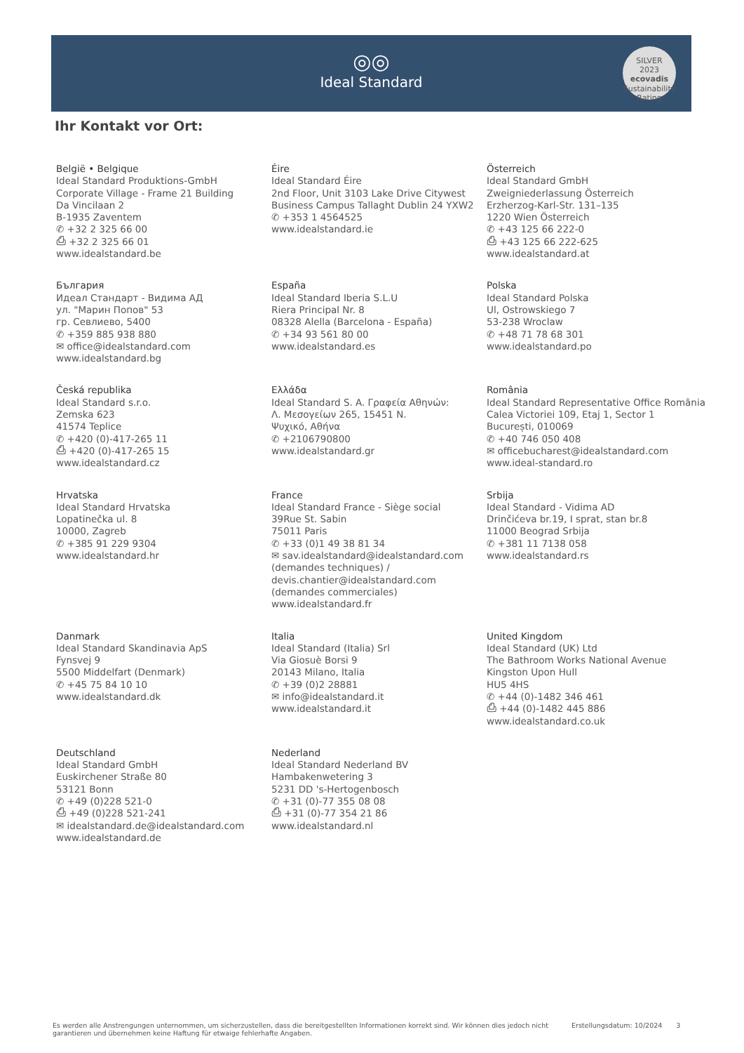◎◎
Ideal Standard
SILVER
2023
ecovadis
Sustainability Rating
Ihr Kontakt vor Ort:
België • Belgique
Ideal Standard Produktions-GmbH
Corporate Village - Frame 21 Building
Da Vincilaan 2
B-1935 Zaventem
✆ +32 2 325 66 00
⎙ +32 2 325 66 01
www.idealstandard.be
Éire
Ideal Standard Éire
2nd Floor, Unit 3103 Lake Drive Citywest
Business Campus Tallaght Dublin 24 YXW2
✆ +353 1 4564525
www.idealstandard.ie
Österreich
Ideal Standard GmbH
Zweigniederlassung Österreich
Erzherzog-Karl-Str. 131–135
1220 Wien Österreich
✆ +43 125 66 222-0
⎙ +43 125 66 222-625
www.idealstandard.at
България
Идеал Стандарт - Видима АД
ул. "Марин Попов" 53
гр. Севлиево, 5400
✆ +359 885 938 880
✉ office@idealstandard.com
www.idealstandard.bg
España
Ideal Standard Iberia S.L.U
Riera Principal Nr. 8
08328 Alella (Barcelona - España)
✆ +34 93 561 80 00
www.idealstandard.es
Polska
Ideal Standard Polska
Ul, Ostrowskiego 7
53-238 Wroclaw
✆ +48 71 78 68 301
www.idealstandard.po
Česká republika
Ideal Standard s.r.o.
Zemska 623
41574 Teplice
✆ +420 (0)-417-265 11
⎙ +420 (0)-417-265 15
www.idealstandard.cz
Ελλάδα
Ideal Standard S. A. Γραφεία Αθηνών:
Λ. Μεσογείων 265, 15451 Ν.
Ψυχικό, Αθήνα
✆ +2106790800
www.idealstandard.gr
România
Ideal Standard Representative Office România
Calea Victoriei 109, Etaj 1, Sector 1
București, 010069
✆ +40 746 050 408
✉ officebucharest@idealstandard.com
www.ideal-standard.ro
Hrvatska
Ideal Standard Hrvatska
Lopatinečka ul. 8
10000, Zagreb
✆ +385 91 229 9304
www.idealstandard.hr
France
Ideal Standard France - Siège social
39Rue St. Sabin
75011 Paris
✆ +33 (0)1 49 38 81 34
✉ sav.idealstandard@idealstandard.com
(demandes techniques) /
devis.chantier@idealstandard.com
(demandes commerciales)
www.idealstandard.fr
Srbija
Ideal Standard - Vidima AD
Drinčićeva br.19, I sprat, stan br.8
11000 Beograd Srbija
✆ +381 11 7138 058
www.idealstandard.rs
Danmark
Ideal Standard Skandinavia ApS
Fynsvej 9
5500 Middelfart (Denmark)
✆ +45 75 84 10 10
www.idealstandard.dk
Italia
Ideal Standard (Italia) Srl
Via Giosuè Borsi 9
20143 Milano, Italia
✆ +39 (0)2 28881
✉ info@idealstandard.it
www.idealstandard.it
United Kingdom
Ideal Standard (UK) Ltd
The Bathroom Works National Avenue
Kingston Upon Hull
HU5 4HS
✆ +44 (0)-1482 346 461
⎙ +44 (0)-1482 445 886
www.idealstandard.co.uk
Deutschland
Ideal Standard GmbH
Euskirchener Straße 80
53121 Bonn
✆ +49 (0)228 521-0
⎙ +49 (0)228 521-241
✉ idealstandard.de@idealstandard.com
www.idealstandard.de
Nederland
Ideal Standard Nederland BV
Hambakenwetering 3
5231 DD 's-Hertogenbosch
✆ +31 (0)-77 355 08 08
⎙ +31 (0)-77 354 21 86
www.idealstandard.nl
Es werden alle Anstrengungen unternommen, um sicherzustellen, dass die bereitgestellten Informationen korrekt sind. Wir können dies jedoch nicht garantieren und übernehmen keine Haftung für etwaige fehlerhafte Angaben.
Erstellungsdatum: 10/2024 3